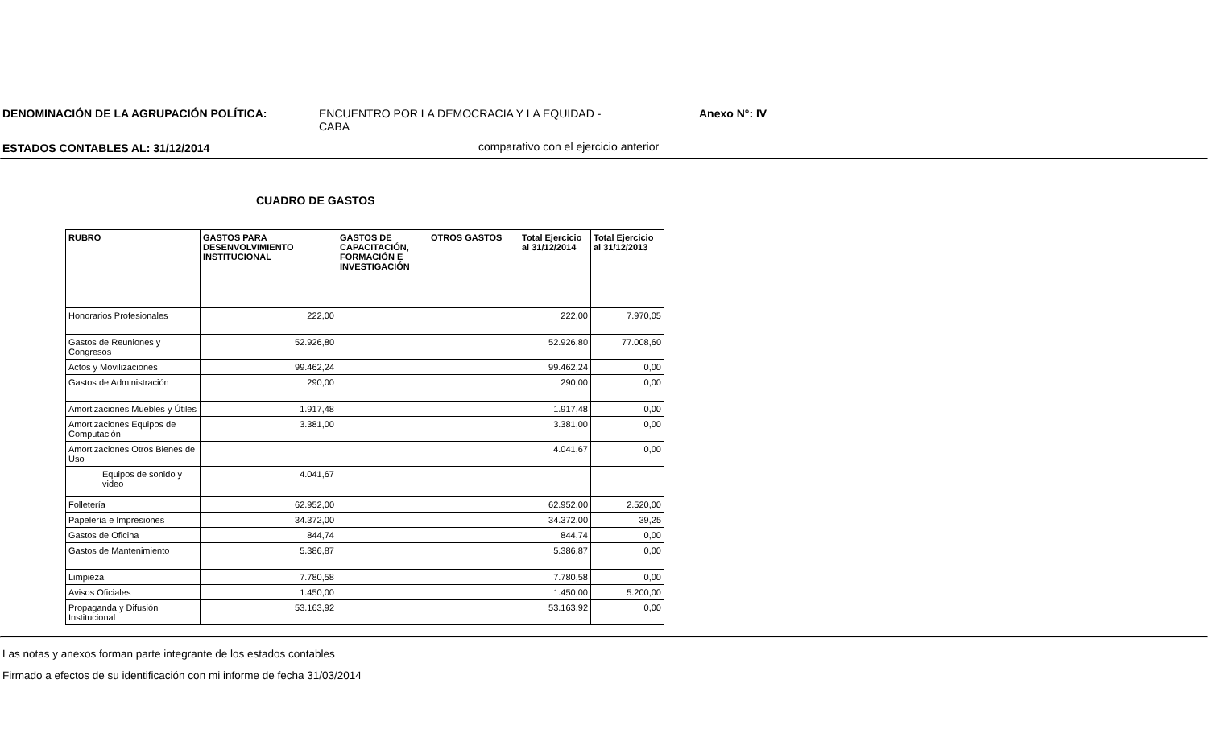DENOMINACIÓN DE LA AGRUPACIÓN POLÍTICA:
ENCUENTRO POR LA DEMOCRACIA Y LA EQUIDAD - CABA
Anexo N°: IV
ESTADOS CONTABLES AL: 31/12/2014
comparativo con el ejercicio anterior
CUADRO DE GASTOS
| RUBRO | GASTOS PARA DESENVOLVIMIENTO INSTITUCIONAL | GASTOS DE CAPACITACIÓN, FORMACIÓN E INVESTIGACIÓN | OTROS GASTOS | Total Ejercicio al 31/12/2014 | Total Ejercicio al 31/12/2013 |
| --- | --- | --- | --- | --- | --- |
| Honorarios Profesionales | 222,00 | | | 222,00 | 7.970,05 |
| Gastos de Reuniones y Congresos | 52.926,80 | | | 52.926,80 | 77.008,60 |
| Actos y Movilizaciones | 99.462,24 | | | 99.462,24 | 0,00 |
| Gastos de Administración | 290,00 | | | 290,00 | 0,00 |
| Amortizaciones Muebles y Útiles | 1.917,48 | | | 1.917,48 | 0,00 |
| Amortizaciones Equipos de Computación | 3.381,00 | | | 3.381,00 | 0,00 |
| Amortizaciones Otros Bienes de Uso | | | | 4.041,67 | 0,00 |
| Equipos de sonido y video | 4.041,67 | | | | |
| Folletería | 62.952,00 | | | 62.952,00 | 2.520,00 |
| Papelería e Impresiones | 34.372,00 | | | 34.372,00 | 39,25 |
| Gastos de Oficina | 844,74 | | | 844,74 | 0,00 |
| Gastos de Mantenimiento | 5.386,87 | | | 5.386,87 | 0,00 |
| Limpieza | 7.780,58 | | | 7.780,58 | 0,00 |
| Avisos Oficiales | 1.450,00 | | | 1.450,00 | 5.200,00 |
| Propaganda y Difusión Institucional | 53.163,92 | | | 53.163,92 | 0,00 |
Las notas y anexos forman parte integrante de los estados contables
Firmado a efectos de su identificación con mi informe de fecha 31/03/2014